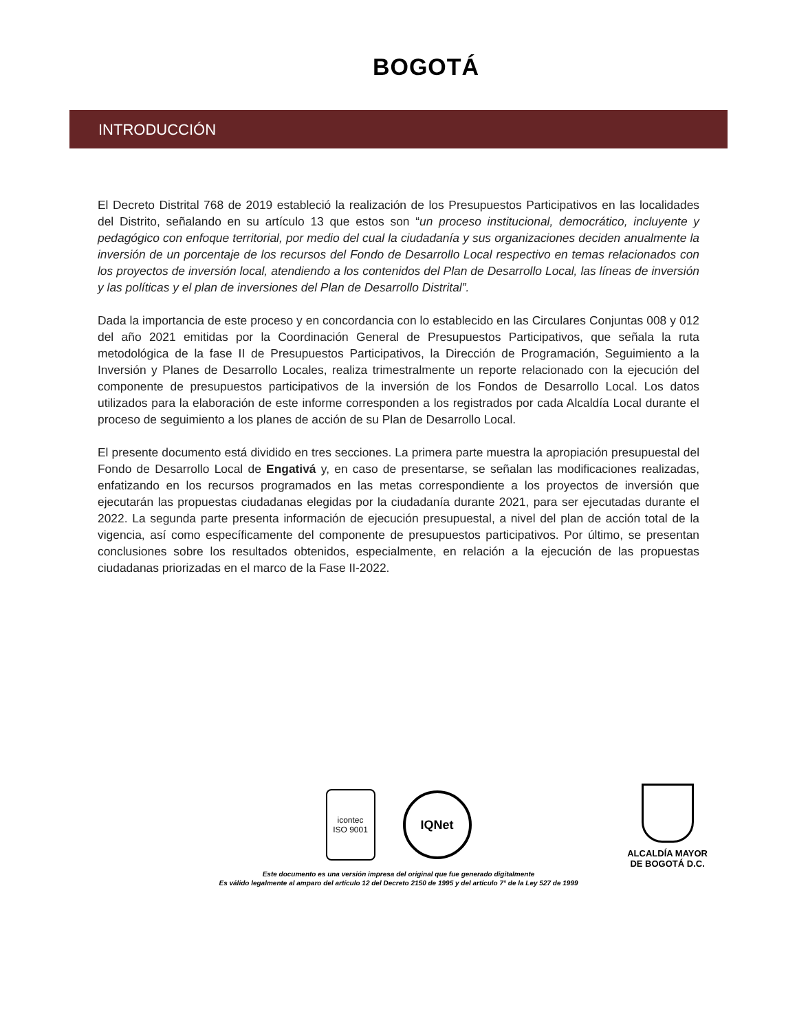BOGOTÁ
INTRODUCCIÓN
El Decreto Distrital 768 de 2019 estableció la realización de los Presupuestos Participativos en las localidades del Distrito, señalando en su artículo 13 que estos son “un proceso institucional, democrático, incluyente y pedagógico con enfoque territorial, por medio del cual la ciudadanía y sus organizaciones deciden anualmente la inversión de un porcentaje de los recursos del Fondo de Desarrollo Local respectivo en temas relacionados con los proyectos de inversión local, atendiendo a los contenidos del Plan de Desarrollo Local, las líneas de inversión y las políticas y el plan de inversiones del Plan de Desarrollo Distrital”.
Dada la importancia de este proceso y en concordancia con lo establecido en las Circulares Conjuntas 008 y 012 del año 2021 emitidas por la Coordinación General de Presupuestos Participativos, que señala la ruta metodológica de la fase II de Presupuestos Participativos, la Dirección de Programación, Seguimiento a la Inversión y Planes de Desarrollo Locales, realiza trimestralmente un reporte relacionado con la ejecución del componente de presupuestos participativos de la inversión de los Fondos de Desarrollo Local. Los datos utilizados para la elaboración de este informe corresponden a los registrados por cada Alcaldía Local durante el proceso de seguimiento a los planes de acción de su Plan de Desarrollo Local.
El presente documento está dividido en tres secciones. La primera parte muestra la apropiación presupuestal del Fondo de Desarrollo Local de Engativá y, en caso de presentarse, se señalan las modificaciones realizadas, enfatizando en los recursos programados en las metas correspondiente a los proyectos de inversión que ejecutarán las propuestas ciudadanas elegidas por la ciudadanía durante 2021, para ser ejecutadas durante el 2022. La segunda parte presenta información de ejecución presupuestal, a nivel del plan de acción total de la vigencia, así como específicamente del componente de presupuestos participativos. Por último, se presentan conclusiones sobre los resultados obtenidos, especialmente, en relación a la ejecución de las propuestas ciudadanas priorizadas en el marco de la Fase II-2022.
icontec
ISO 9001
IQNet
ALCALDÍA MAYOR
DE BOGOTÁ D.C.
Este documento es una versión impresa del original que fue generado digitalmente
Es válido legalmente al amparo del artículo 12 del Decreto 2150 de 1995 y del artículo 7° de la Ley 527 de 1999